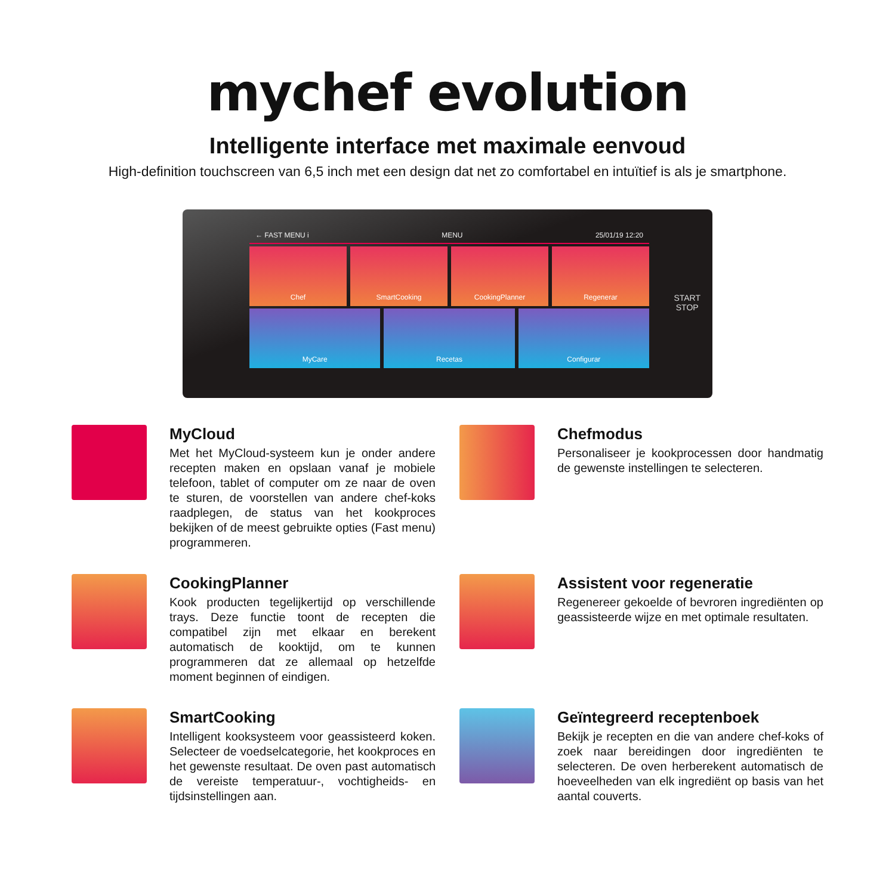mychef evolution
Intelligente interface met maximale eenvoud
High-definition touchscreen van 6,5 inch met een design dat net zo comfortabel en intuïtief is als je smartphone.
← FAST MENU i MENU 25/01/19 12:20
Chef SmartCooking CookingPlanner Regenerar
MyCare Recetas Configurar
START
STOP
MyCloud
Met het MyCloud-systeem kun je onder andere recepten maken en opslaan vanaf je mobiele telefoon, tablet of computer om ze naar de oven te sturen, de voorstellen van andere chef-koks raadplegen, de status van het kookproces bekijken of de meest gebruikte opties (Fast menu) programmeren.
Chefmodus
Personaliseer je kookprocessen door handmatig de gewenste instellingen te selecteren.
CookingPlanner
Kook producten tegelijkertijd op verschillende trays. Deze functie toont de recepten die compatibel zijn met elkaar en berekent automatisch de kooktijd, om te kunnen programmeren dat ze allemaal op hetzelfde moment beginnen of eindigen.
Assistent voor regeneratie
Regenereer gekoelde of bevroren ingrediënten op geassisteerde wijze en met optimale resultaten.
SmartCooking
Intelligent kooksysteem voor geassisteerd koken. Selecteer de voedselcategorie, het kookproces en het gewenste resultaat. De oven past automatisch de vereiste temperatuur-, vochtigheids- en tijdsinstellingen aan.
Geïntegreerd receptenboek
Bekijk je recepten en die van andere chef-koks of zoek naar bereidingen door ingrediënten te selecteren. De oven herberekent automatisch de hoeveelheden van elk ingrediënt op basis van het aantal couverts.